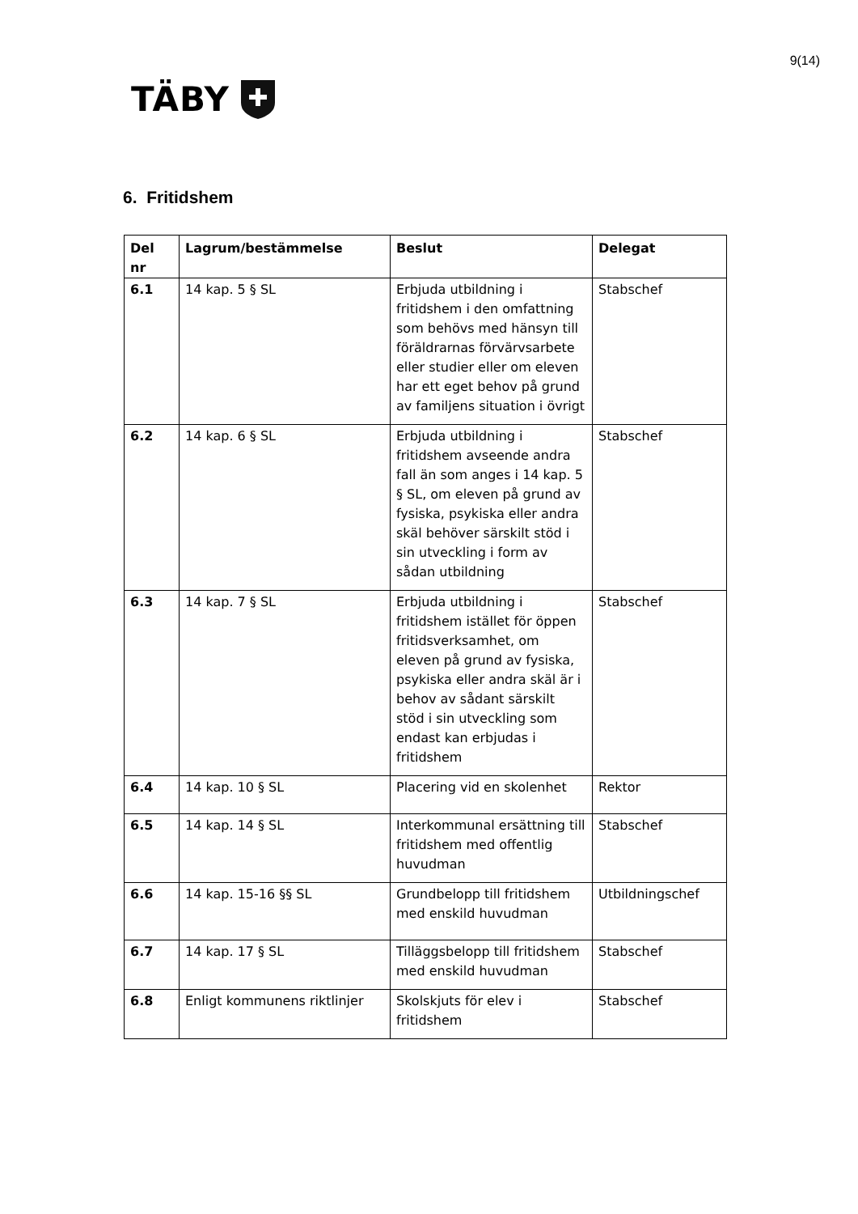9(14)
TÄBY
6. Fritidshem
| Del nr | Lagrum/bestämmelse | Beslut | Delegat |
| --- | --- | --- | --- |
| 6.1 | 14 kap. 5 § SL | Erbjuda utbildning i fritidshem i den omfattning som behövs med hänsyn till föräldrarnas förvärvsarbete eller studier eller om eleven har ett eget behov på grund av familjens situation i övrigt | Stabschef |
| 6.2 | 14 kap. 6 § SL | Erbjuda utbildning i fritidshem avseende andra fall än som anges i 14 kap. 5 § SL, om eleven på grund av fysiska, psykiska eller andra skäl behöver särskilt stöd i sin utveckling i form av sådan utbildning | Stabschef |
| 6.3 | 14 kap. 7 § SL | Erbjuda utbildning i fritidshem istället för öppen fritidsverksamhet, om eleven på grund av fysiska, psykiska eller andra skäl är i behov av sådant särskilt stöd i sin utveckling som endast kan erbjudas i fritidshem | Stabschef |
| 6.4 | 14 kap. 10 § SL | Placering vid en skolenhet | Rektor |
| 6.5 | 14 kap. 14 § SL | Interkommunal ersättning till fritidshem med offentlig huvudman | Stabschef |
| 6.6 | 14 kap. 15-16 §§ SL | Grundbelopp till fritidshem med enskild huvudman | Utbildningschef |
| 6.7 | 14 kap. 17 § SL | Tilläggsbelopp till fritidshem med enskild huvudman | Stabschef |
| 6.8 | Enligt kommunens riktlinjer | Skolskjuts för elev i fritidshem | Stabschef |